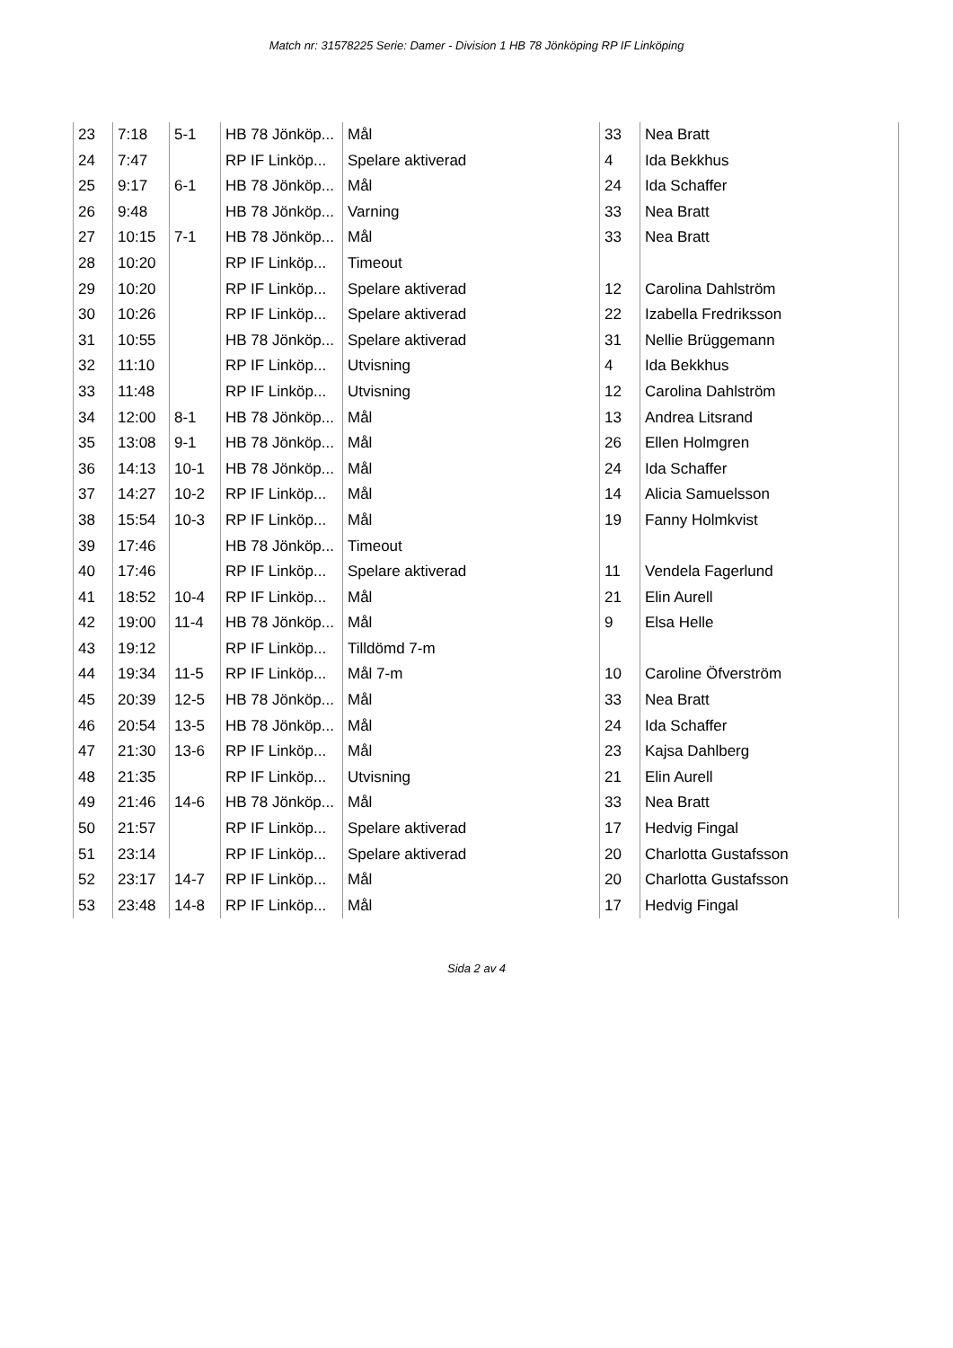Match nr: 31578225 Serie: Damer - Division 1 HB 78 Jönköping RP IF Linköping
| 23 | 7:18 | 5-1 | HB 78 Jönköp... | Mål | 33 | Nea Bratt |
| 24 | 7:47 | | RP IF Linköp... | Spelare aktiverad | 4 | Ida Bekkhus |
| 25 | 9:17 | 6-1 | HB 78 Jönköp... | Mål | 24 | Ida Schaffer |
| 26 | 9:48 | | HB 78 Jönköp... | Varning | 33 | Nea Bratt |
| 27 | 10:15 | 7-1 | HB 78 Jönköp... | Mål | 33 | Nea Bratt |
| 28 | 10:20 | | RP IF Linköp... | Timeout | | |
| 29 | 10:20 | | RP IF Linköp... | Spelare aktiverad | 12 | Carolina Dahlström |
| 30 | 10:26 | | RP IF Linköp... | Spelare aktiverad | 22 | Izabella Fredriksson |
| 31 | 10:55 | | HB 78 Jönköp... | Spelare aktiverad | 31 | Nellie Brüggemann |
| 32 | 11:10 | | RP IF Linköp... | Utvisning | 4 | Ida Bekkhus |
| 33 | 11:48 | | RP IF Linköp... | Utvisning | 12 | Carolina Dahlström |
| 34 | 12:00 | 8-1 | HB 78 Jönköp... | Mål | 13 | Andrea Litsrand |
| 35 | 13:08 | 9-1 | HB 78 Jönköp... | Mål | 26 | Ellen Holmgren |
| 36 | 14:13 | 10-1 | HB 78 Jönköp... | Mål | 24 | Ida Schaffer |
| 37 | 14:27 | 10-2 | RP IF Linköp... | Mål | 14 | Alicia Samuelsson |
| 38 | 15:54 | 10-3 | RP IF Linköp... | Mål | 19 | Fanny Holmkvist |
| 39 | 17:46 | | HB 78 Jönköp... | Timeout | | |
| 40 | 17:46 | | RP IF Linköp... | Spelare aktiverad | 11 | Vendela Fagerlund |
| 41 | 18:52 | 10-4 | RP IF Linköp... | Mål | 21 | Elin Aurell |
| 42 | 19:00 | 11-4 | HB 78 Jönköp... | Mål | 9 | Elsa Helle |
| 43 | 19:12 | | RP IF Linköp... | Tilldömd 7-m | | |
| 44 | 19:34 | 11-5 | RP IF Linköp... | Mål 7-m | 10 | Caroline Öfverström |
| 45 | 20:39 | 12-5 | HB 78 Jönköp... | Mål | 33 | Nea Bratt |
| 46 | 20:54 | 13-5 | HB 78 Jönköp... | Mål | 24 | Ida Schaffer |
| 47 | 21:30 | 13-6 | RP IF Linköp... | Mål | 23 | Kajsa Dahlberg |
| 48 | 21:35 | | RP IF Linköp... | Utvisning | 21 | Elin Aurell |
| 49 | 21:46 | 14-6 | HB 78 Jönköp... | Mål | 33 | Nea Bratt |
| 50 | 21:57 | | RP IF Linköp... | Spelare aktiverad | 17 | Hedvig Fingal |
| 51 | 23:14 | | RP IF Linköp... | Spelare aktiverad | 20 | Charlotta Gustafsson |
| 52 | 23:17 | 14-7 | RP IF Linköp... | Mål | 20 | Charlotta Gustafsson |
| 53 | 23:48 | 14-8 | RP IF Linköp... | Mål | 17 | Hedvig Fingal |
Sida 2 av 4